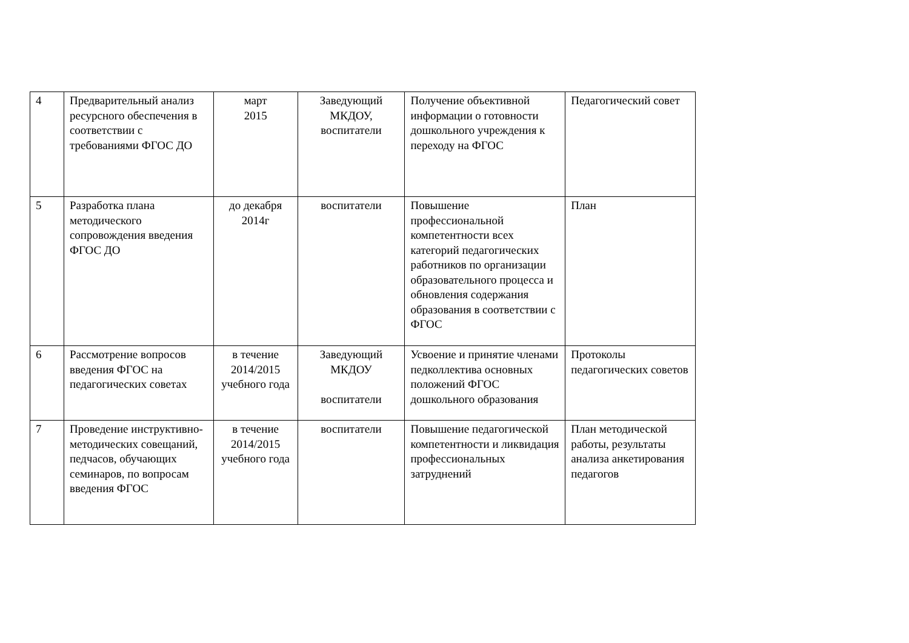| 4 | Предварительный анализ ресурсного обеспечения в соответствии с требованиями ФГОС ДО | март 2015 | Заведующий МКДОУ, воспитатели | Получение объективной информации о готовности дошкольного учреждения к переходу на ФГОС | Педагогический совет |
| 5 | Разработка плана методического сопровождения введения ФГОС ДО | до декабря 2014г | воспитатели | Повышение профессиональной компетентности всех категорий педагогических работников по организации образовательного процесса и обновления содержания образования в соответствии с ФГОС | План |
| 6 | Рассмотрение вопросов введения ФГОС на педагогических советах | в течение 2014/2015 учебного года | Заведующий МКДОУ воспитатели | Усвоение и принятие членами педколлектива основных положений ФГОС дошкольного образования | Протоколы педагогических советов |
| 7 | Проведение инструктивно-методических совещаний, педчасов, обучающих семинаров, по вопросам введения ФГОС | в течение 2014/2015 учебного года | воспитатели | Повышение педагогической компетентности и ликвидация профессиональных затруднений | План методической работы, результаты анализа анкетирования педагогов |